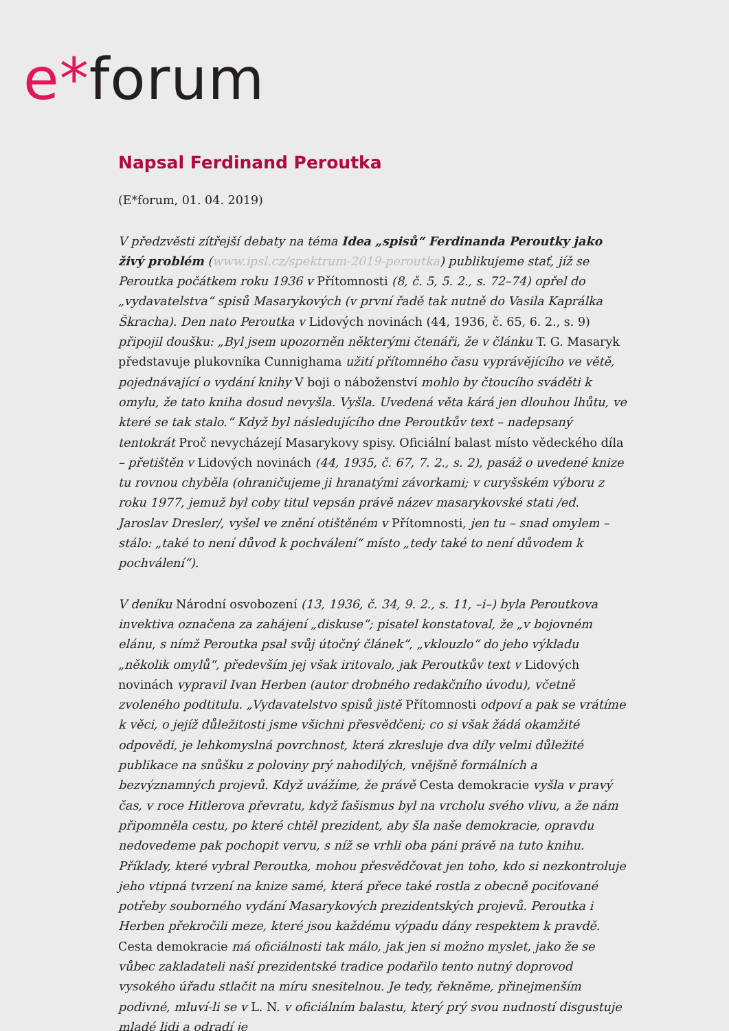e*forum
Napsal Ferdinand Peroutka
(E*forum, 01. 04. 2019)
V předzvěsti zítřejší debaty na téma Idea „spisů“ Ferdinanda Peroutky jako živý problém (www.ipsl.cz/spektrum-2019-peroutka) publikujeme stať, jíž se Peroutka počátkem roku 1936 v Přítomnosti (8, č. 5, 5. 2., s. 72–74) opřel do „vydavatelstva“ spisů Masarykových (v první řadě tak nutně do Vasila Kaprálka Škracha). Den nato Peroutka v Lidových novinách (44, 1936, č. 65, 6. 2., s. 9) připojil doušku: „Byl jsem upozorněn některými čtenáři, že v článku T. G. Masaryk představuje plukovníka Cunnighama užití přítomného času vyprávějícího ve větě, pojednávající o vydání knihy V boji o náboženství mohlo by čtoucího sváděti k omylu, že tato kniha dosud nevyšla. Vyšla. Uvedená věta kárá jen dlouhou lhůtu, ve které se tak stalo.“ Když byl následujícího dne Peroutkův text – nadepsaný tentokrát Proč nevycházejí Masarykovy spisy. Oficiální balast místo vědeckého díla – přetištěn v Lidových novinách (44, 1935, č. 67, 7. 2., s. 2), pasáž o uvedené knize tu rovnou chyběla (ohraničujeme ji hranatými závorkami; v curyšském výboru z roku 1977, jemuž byl coby titul vepsán právě název masarykovské stati /ed. Jaroslav Dresler/, vyšel ve znění otištěném v Přítomnosti, jen tu – snad omylem – stálo: „také to není důvod k pochválení“ místo „tedy také to není důvodem k pochválení“).
V deníku Národní osvobození (13, 1936, č. 34, 9. 2., s. 11, –i–) byla Peroutkova invektiva označena za zahájení „diskuse“; pisatel konstatoval, že „v bojovném elánu, s nímž Peroutka psal svůj útočný článek“, „vklouzlo“ do jeho výkladu „několik omylů“, především jej však iritovalo, jak Peroutkův text v Lidových novinách vypravil Ivan Herben (autor drobného redakčního úvodu), včetně zvoleného podtitulu. „Vydavatelstvo spisů jistě Přítomnosti odpoví a pak se vrátíme k věci, o jejíž důležitosti jsme všichni přesvědčeni; co si však žádá okamžité odpovědi, je lehkomyslná povrchnost, která zkresluje dva díly velmi důležité publikace na snůšku z poloviny prý nahodilých, vnějšně formálních a bezvýznamných projevů. Když uvážíme, že právě Cesta demokracie vyšla v pravý čas, v roce Hitlerova převratu, když fašismus byl na vrcholu svého vlivu, a že nám připomněla cestu, po které chtěl prezident, aby šla naše demokracie, opravdu nedovedeme pak pochopit vervu, s níž se vrhli oba páni právě na tuto knihu. Příklady, které vybral Peroutka, mohou přesvědčovat jen toho, kdo si nezkontroluje jeho vtipná tvrzení na knize samé, která přece také rostla z obecně pociťované potřeby souborného vydání Masarykových prezidentských projevů. Peroutka i Herben překročili meze, které jsou každému výpadu dány respektem k pravdě. Cesta demokracie má oficiálnosti tak málo, jak jen si možno myslet, jako že se vůbec zakladateli naší prezidentské tradice podařilo tento nutný doprovod vysokého úřadu stlačit na míru snesitelnou. Je tedy, řekněme, přinejmenším podivné, mluví-li se v L. N. v oficiálním balastu, který prý svou nudností disgustuje mladé lidi a odradí je